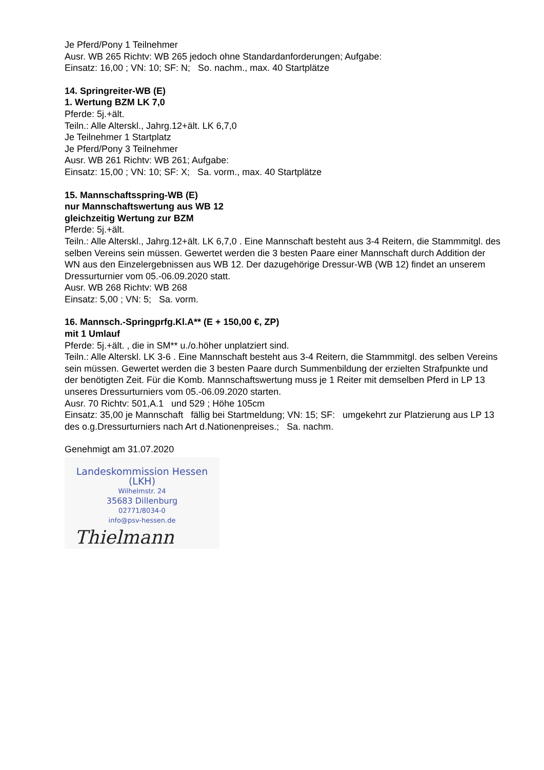Je Pferd/Pony 1 Teilnehmer
Ausr. WB 265 Richtv: WB 265 jedoch ohne Standardanforderungen; Aufgabe:
Einsatz: 16,00 ; VN: 10; SF: N; So. nachm., max. 40 Startplätze
14. Springreiter-WB (E)
1. Wertung BZM LK 7,0
Pferde: 5j.+ält.
Teiln.: Alle Alterskl., Jahrg.12+ält. LK 6,7,0
Je Teilnehmer 1 Startplatz
Je Pferd/Pony 3 Teilnehmer
Ausr. WB 261 Richtv: WB 261; Aufgabe:
Einsatz: 15,00 ; VN: 10; SF: X; Sa. vorm., max. 40 Startplätze
15. Mannschaftsspring-WB (E)
nur Mannschaftswertung aus WB 12
gleichzeitig Wertung zur BZM
Pferde: 5j.+ält.
Teiln.: Alle Alterskl., Jahrg.12+ält. LK 6,7,0 . Eine Mannschaft besteht aus 3-4 Reitern, die Stammmitgl. des selben Vereins sein müssen. Gewertet werden die 3 besten Paare einer Mannschaft durch Addition der WN aus den Einzelergebnissen aus WB 12. Der dazugehörige Dressur-WB (WB 12) findet an unserem Dressurturnier vom 05.-06.09.2020 statt.
Ausr. WB 268 Richtv: WB 268
Einsatz: 5,00 ; VN: 5; Sa. vorm.
16. Mannsch.-Springprfg.Kl.A** (E + 150,00 €, ZP)
mit 1 Umlauf
Pferde: 5j.+ält. , die in SM** u./o.höher unplatziert sind.
Teiln.: Alle Alterskl. LK 3-6 . Eine Mannschaft besteht aus 3-4 Reitern, die Stammmitgl. des selben Vereins sein müssen. Gewertet werden die 3 besten Paare durch Summenbildung der erzielten Strafpunkte und der benötigten Zeit. Für die Komb. Mannschaftswertung muss je 1 Reiter mit demselben Pferd in LP 13 unseres Dressurturniers vom 05.-06.09.2020 starten.
Ausr. 70 Richtv: 501,A.1 und 529 ; Höhe 105cm
Einsatz: 35,00 je Mannschaft fällig bei Startmeldung; VN: 15; SF: umgekehrt zur Platzierung aus LP 13 des o.g.Dressurturniers nach Art d.Nationenpreises.; Sa. nachm.
Genehmigt am 31.07.2020
Landeskommission Hessen (LKH)
Wilhelmstr. 24
35683 Dillenburg
02771/8034-0
info@psv-hessen.de
Thielmann